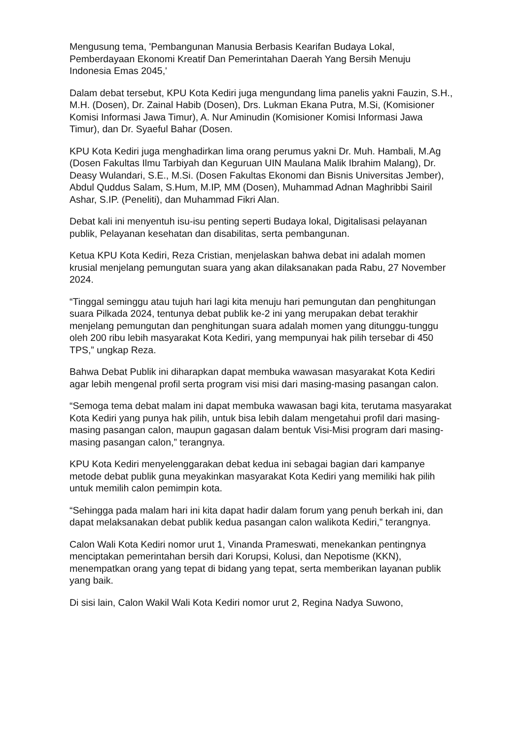Mengusung tema, 'Pembangunan Manusia Berbasis Kearifan Budaya Lokal, Pemberdayaan Ekonomi Kreatif Dan Pemerintahan Daerah Yang Bersih Menuju Indonesia Emas 2045,'
Dalam debat tersebut, KPU Kota Kediri juga mengundang lima panelis yakni Fauzin, S.H., M.H. (Dosen), Dr. Zainal Habib (Dosen), Drs. Lukman Ekana Putra, M.Si, (Komisioner Komisi Informasi Jawa Timur), A. Nur Aminudin (Komisioner Komisi Informasi Jawa Timur), dan Dr. Syaeful Bahar (Dosen.
KPU Kota Kediri juga menghadirkan lima orang perumus yakni Dr. Muh. Hambali, M.Ag (Dosen Fakultas Ilmu Tarbiyah dan Keguruan UIN Maulana Malik Ibrahim Malang), Dr. Deasy Wulandari, S.E., M.Si. (Dosen Fakultas Ekonomi dan Bisnis Universitas Jember), Abdul Quddus Salam, S.Hum, M.IP, MM (Dosen), Muhammad Adnan Maghribbi Sairil Ashar, S.IP. (Peneliti), dan Muhammad Fikri Alan.
Debat kali ini menyentuh isu-isu penting seperti Budaya lokal, Digitalisasi pelayanan publik, Pelayanan kesehatan dan disabilitas, serta pembangunan.
Ketua KPU Kota Kediri, Reza Cristian, menjelaskan bahwa debat ini adalah momen krusial menjelang pemungutan suara yang akan dilaksanakan pada Rabu, 27 November 2024.
“Tinggal seminggu atau tujuh hari lagi kita menuju hari pemungutan dan penghitungan suara Pilkada 2024, tentunya debat publik ke-2 ini yang merupakan debat terakhir menjelang pemungutan dan penghitungan suara adalah momen yang ditunggu-tunggu oleh 200 ribu lebih masyarakat Kota Kediri, yang mempunyai hak pilih tersebar di 450 TPS,” ungkap Reza.
Bahwa Debat Publik ini diharapkan dapat membuka wawasan masyarakat Kota Kediri agar lebih mengenal profil serta program visi misi dari masing-masing pasangan calon.
“Semoga tema debat malam ini dapat membuka wawasan bagi kita, terutama masyarakat Kota Kediri yang punya hak pilih, untuk bisa lebih dalam mengetahui profil dari masing-masing pasangan calon, maupun gagasan dalam bentuk Visi-Misi program dari masing-masing pasangan calon,” terangnya.
KPU Kota Kediri menyelenggarakan debat kedua ini sebagai bagian dari kampanye metode debat publik guna meyakinkan masyarakat Kota Kediri yang memiliki hak pilih untuk memilih calon pemimpin kota.
“Sehingga pada malam hari ini kita dapat hadir dalam forum yang penuh berkah ini, dan dapat melaksanakan debat publik kedua pasangan calon walikota Kediri,” terangnya.
Calon Wali Kota Kediri nomor urut 1, Vinanda Prameswati, menekankan pentingnya menciptakan pemerintahan bersih dari Korupsi, Kolusi, dan Nepotisme (KKN), menempatkan orang yang tepat di bidang yang tepat, serta memberikan layanan publik yang baik.
Di sisi lain, Calon Wakil Wali Kota Kediri nomor urut 2, Regina Nadya Suwono,